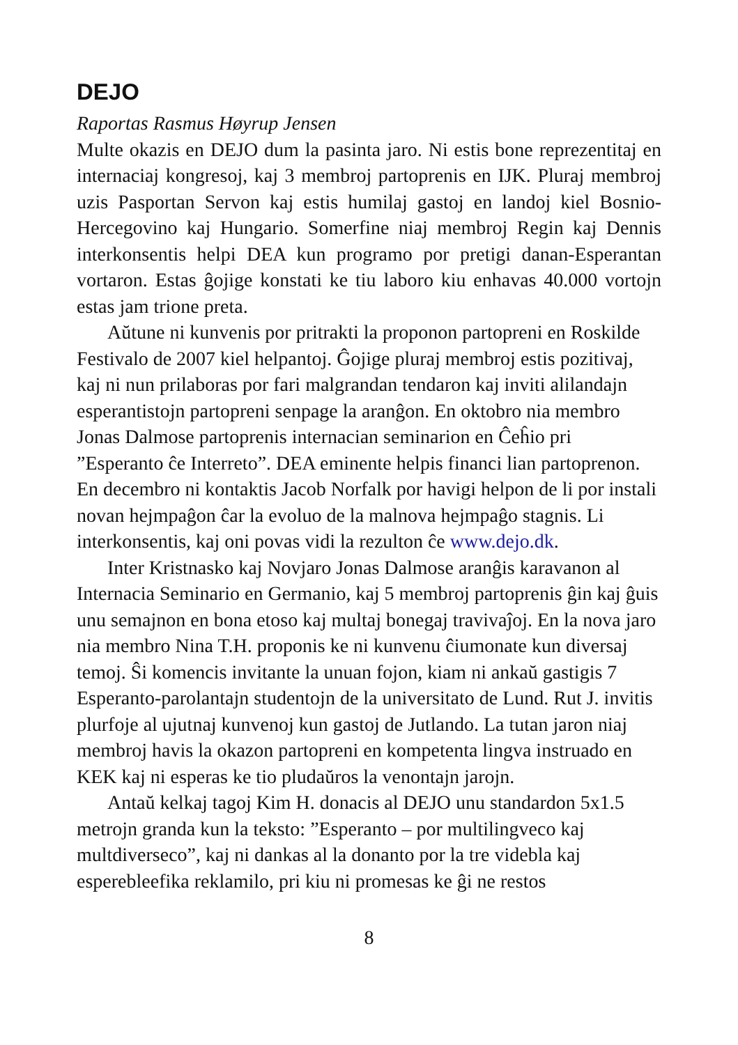DEJO
Raportas Rasmus Høyrup Jensen
Multe okazis en DEJO dum la pasinta jaro. Ni estis bone reprezentitaj en internaciaj kongresoj, kaj 3 membroj partoprenis en IJK. Pluraj membroj uzis Pasportan Servon kaj estis humilaj gastoj en landoj kiel Bosnio-Hercegovino kaj Hungario. Somerfine niaj membroj Regin kaj Dennis interkonsentis helpi DEA kun programo por pretigi danan-Esperantan vortaron. Estas ĝojige konstati ke tiu laboro kiu enhavas 40.000 vortojn estas jam trione preta.
Aŭtune ni kunvenis por pritrakti la proponon partopreni en Roskilde Festivalo de 2007 kiel helpantoj. Ĝojige pluraj membroj estis pozitivaj, kaj ni nun prilaboras por fari malgrandan tendaron kaj inviti alilandajn esperantistojn partopreni senpage la aranĝon. En oktobro nia membro Jonas Dalmose partoprenis internacian seminarion en Ĉeĥio pri ”Esperanto ĉe Interreto”. DEA eminente helpis financi lian partoprenon. En decembro ni kontaktis Jacob Norfalk por havigi helpon de li por instali novan hejmpaĝon ĉar la evoluo de la malnova hejmpaĝo stagnis. Li interkonsentis, kaj oni povas vidi la rezulton ĉe www.dejo.dk.
Inter Kristnasko kaj Novjaro Jonas Dalmose aranĝis karavanon al Internacia Seminario en Germanio, kaj 5 membroj partoprenis ĝin kaj ĝuis unu semajnon en bona etoso kaj multaj bonegaj travivaĵoj. En la nova jaro nia membro Nina T.H. proponis ke ni kunvenu ĉiumonate kun diversaj temoj. Ŝi komencis invitante la unuan fojon, kiam ni ankaŭ gastigis 7 Esperanto-parolantajn studentojn de la universitato de Lund. Rut J. invitis plurfoje al ujutnaj kunvenoj kun gastoj de Jutlando. La tutan jaron niaj membroj havis la okazon partopreni en kompetenta lingva instruado en KEK kaj ni esperas ke tio pludaŭros la venontajn jarojn.
Antaŭ kelkaj tagoj Kim H. donacis al DEJO unu standardon 5x1.5 metrojn granda kun la teksto: ”Esperanto – por multilingveco kaj multdiverseco”, kaj ni dankas al la donanto por la tre videbla kaj esperebleefika reklamilo, pri kiu ni promesas ke ĝi ne restos
8